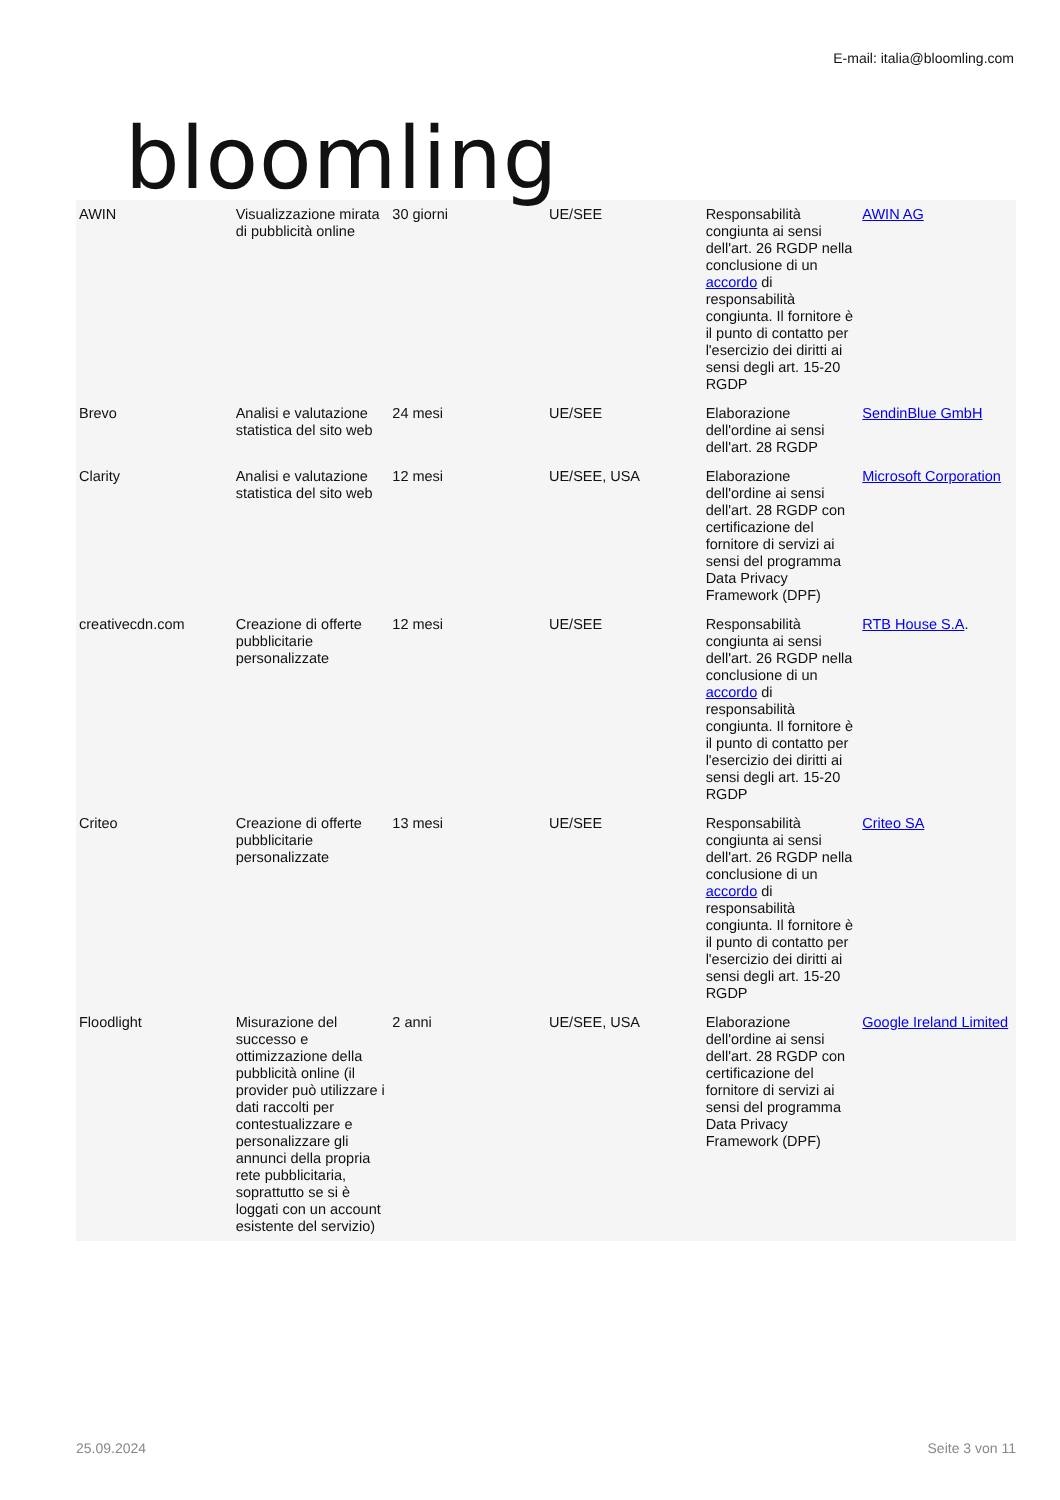bloomling
E-mail: italia@bloomling.com
| AWIN | Visualizzazione mirata di pubblicità online | 30 giorni | UE/SEE | Responsabilità congiunta ai sensi dell'art. 26 RGDP nella conclusione di un accordo di responsabilità congiunta. Il fornitore è il punto di contatto per l'esercizio dei diritti ai sensi degli art. 15-20 RGDP | AWIN AG |
| Brevo | Analisi e valutazione statistica del sito web | 24 mesi | UE/SEE | Elaborazione dell'ordine ai sensi dell'art. 28 RGDP | SendinBlue GmbH |
| Clarity | Analisi e valutazione statistica del sito web | 12 mesi | UE/SEE, USA | Elaborazione dell'ordine ai sensi dell'art. 28 RGDP con certificazione del fornitore di servizi ai sensi del programma Data Privacy Framework (DPF) | Microsoft Corporation |
| creativecdn.com | Creazione di offerte pubblicitarie personalizzate | 12 mesi | UE/SEE | Responsabilità congiunta ai sensi dell'art. 26 RGDP nella conclusione di un accordo di responsabilità congiunta. Il fornitore è il punto di contatto per l'esercizio dei diritti ai sensi degli art. 15-20 RGDP | RTB House S.A . |
| Criteo | Creazione di offerte pubblicitarie personalizzate | 13 mesi | UE/SEE | Responsabilità congiunta ai sensi dell'art. 26 RGDP nella conclusione di un accordo di responsabilità congiunta. Il fornitore è il punto di contatto per l'esercizio dei diritti ai sensi degli art. 15-20 RGDP | Criteo SA |
| Floodlight | Misurazione del successo e ottimizzazione della pubblicità online (il provider può utilizzare i dati raccolti per contestualizzare e personalizzare gli annunci della propria rete pubblicitaria, soprattutto se si è loggati con un account esistente del servizio) | 2 anni | UE/SEE, USA | Elaborazione dell'ordine ai sensi dell'art. 28 RGDP con certificazione del fornitore di servizi ai sensi del programma Data Privacy Framework (DPF) | Google Ireland Limited |
25.09.2024 Seite 3 von 11